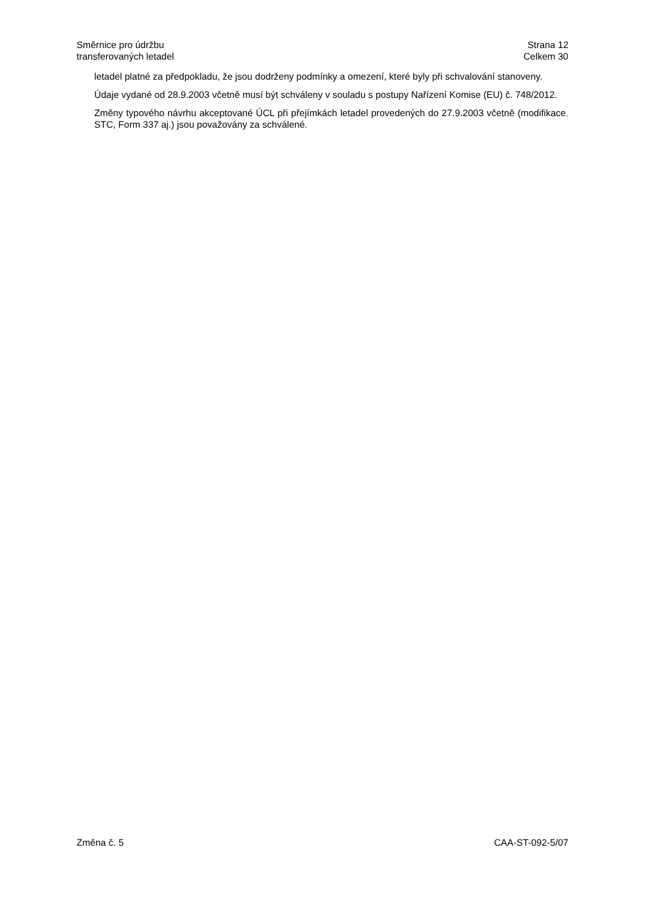Směrnice pro údržbu
transferovaných letadel
Strana 12
Celkem 30
letadel platné za předpokladu, že jsou dodrženy podmínky a omezení, které byly při schvalování stanoveny.
Údaje vydané od 28.9.2003 včetně musí být schváleny v souladu s postupy Nařízení Komise (EU) č. 748/2012.
Změny typového návrhu akceptované ÚCL při přejímkách letadel provedených do 27.9.2003 včetně (modifikace, STC, Form 337 aj.) jsou považovány za schválené.
Změna č. 5 CAA-ST-092-5/07